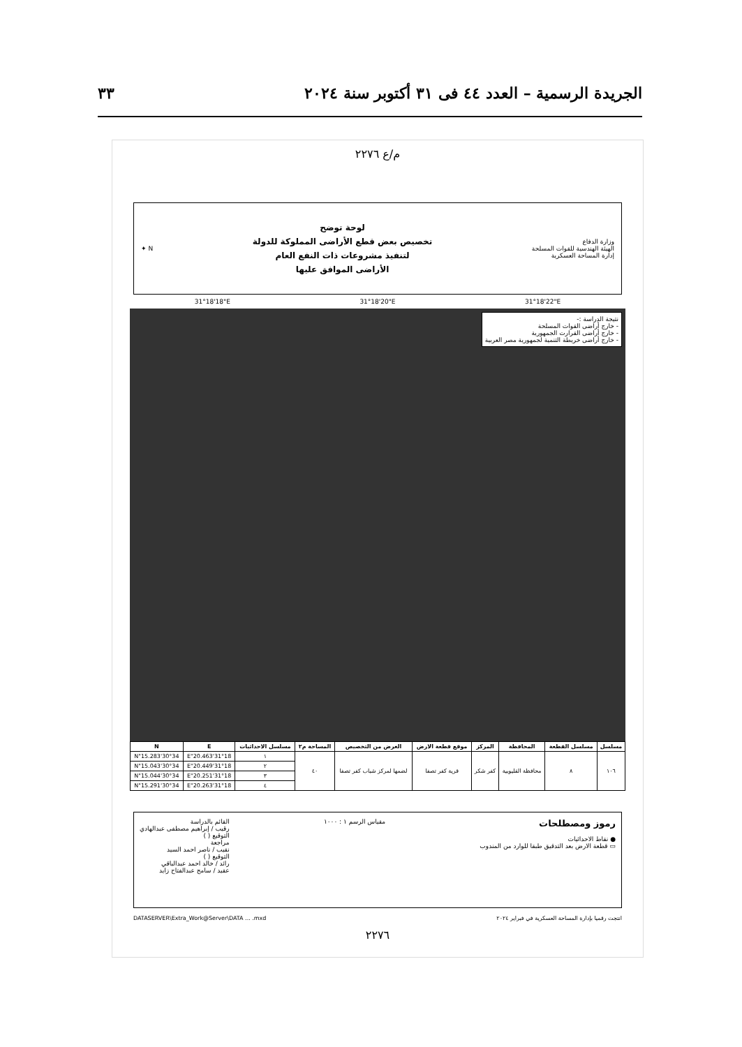الجريدة الرسمية – العدد ٤٤ فى ٣١ أكتوبر سنة ٢٠٢٤ ٣٣
م/ع ٢٢٧٦
وزارة الدفاع
الهيئة الهندسية للقوات المسلحة
إدارة المساحة العسكرية
لوحة توضح
تخصيص بعض قطع الأراضى المملوكة للدولة
لتنفيذ مشروعات ذات النفع العام
الأراضى الموافق عليها
N ✦
31°18'18"E 31°18'20"E 31°18'22"E
نتيجة الدراسة :-
- خارج أراضى القوات المسلحة
- خارج أراضى القرارت الجمهورية
- خارج أراضى خريطة التنمية لجمهورية مصر العربية
| مسلسل | مسلسل القطعة | المحافظة | المركز | موقع قطعة الارض | الغرض من التخصيص | المساحة م٢ | مسلسل الاحداثيات | E | N |
| --- | --- | --- | --- | --- | --- | --- | --- | --- | --- |
| ١٠٦ | ٨ | محافظة القليوبية | كفر شكر | قرية كفر تصفا | لضمها لمركز شباب كفر تصفا | ٤٠ | ١ | 31°18'20.463"E | 30°34'15.283"N |
| | | | | | | | ٢ | 31°18'20.449"E | 30°34'15.043"N |
| | | | | | | | ٣ | 31°18'20.251"E | 30°34'15.044"N |
| | | | | | | | ٤ | 31°18'20.263"E | 30°34'15.291"N |
رموز ومصطلحات
● نقاط الاحداثيات
▭ قطعة الارض بعد التدقيق طبقا للوارد من المندوب
مقياس الرسم ١ : ١٠٠٠ القائم بالدراسة
رقيب / إبراهيم مصطفى عبدالهادي
التوقيع ( )
مراجعة
نقيب / ناصر احمد السيد
التوقيع ( )
رائد / خالد احمد عبدالباقي
عقيد / سامح عبدالفتاح زايد
انتجت رقميا بإدارة المساحة العسكرية في فبراير ٢٠٢٤ DATASERVER\Extra_Work@Server\DATA ... .mxd
٢٢٧٦